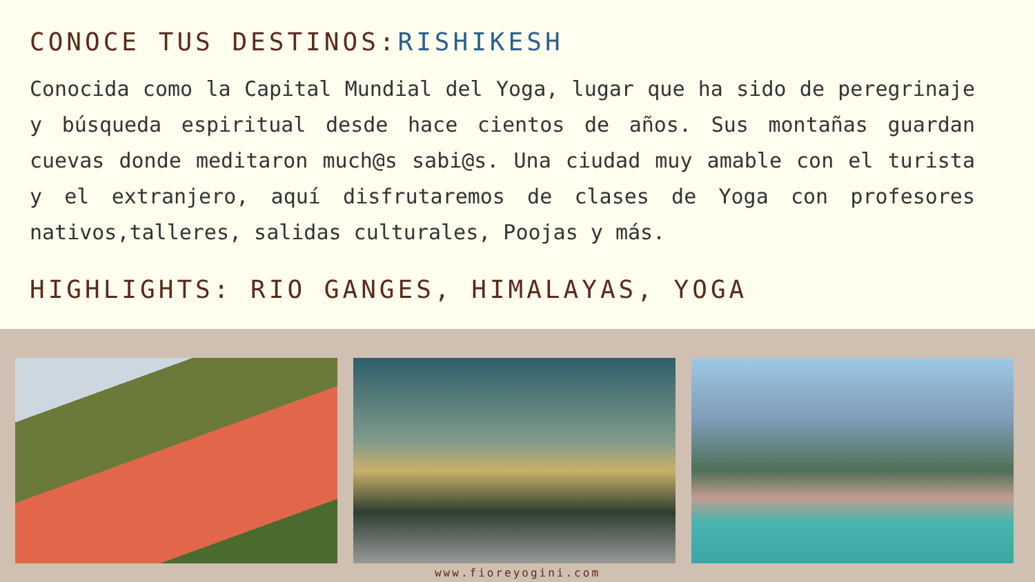CONOCE TUS DESTINOS:RISHIKESH
Conocida como la Capital Mundial del Yoga, lugar que ha sido de peregrinaje y búsqueda espiritual desde hace cientos de años. Sus montañas guardan cuevas donde meditaron much@s sabi@s. Una ciudad muy amable con el turista y el extranjero, aquí disfrutaremos de clases de Yoga con profesores nativos,talleres, salidas culturales, Poojas y más.
HIGHLIGHTS: RIO GANGES, HIMALAYAS, YOGA
www.fioreyogini.com